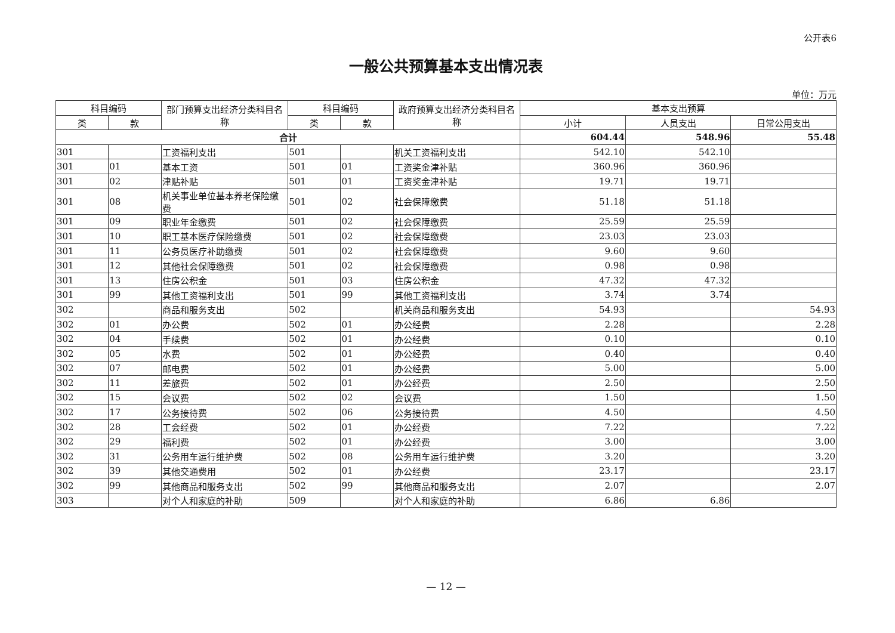公开表6
一般公共预算基本支出情况表
单位：万元
| 科目编码 | | 部门预算支出经济分类科目名称 | 科目编码 | | 政府预算支出经济分类科目名称 | 基本支出预算 | | |
| --- | --- | --- | --- | --- | --- | --- | --- | --- |
| 类 | 款 | | 类 | 款 | | 小计 | 人员支出 | 日常公用支出 |
| 合计 | | | | | | 604.44 | 548.96 | 55.48 |
| 301 | | 工资福利支出 | 501 | | 机关工资福利支出 | 542.10 | 542.10 | |
| 301 | 01 | 基本工资 | 501 | 01 | 工资奖金津补贴 | 360.96 | 360.96 | |
| 301 | 02 | 津贴补贴 | 501 | 01 | 工资奖金津补贴 | 19.71 | 19.71 | |
| 301 | 08 | 机关事业单位基本养老保险缴费 | 501 | 02 | 社会保障缴费 | 51.18 | 51.18 | |
| 301 | 09 | 职业年金缴费 | 501 | 02 | 社会保障缴费 | 25.59 | 25.59 | |
| 301 | 10 | 职工基本医疗保险缴费 | 501 | 02 | 社会保障缴费 | 23.03 | 23.03 | |
| 301 | 11 | 公务员医疗补助缴费 | 501 | 02 | 社会保障缴费 | 9.60 | 9.60 | |
| 301 | 12 | 其他社会保障缴费 | 501 | 02 | 社会保障缴费 | 0.98 | 0.98 | |
| 301 | 13 | 住房公积金 | 501 | 03 | 住房公积金 | 47.32 | 47.32 | |
| 301 | 99 | 其他工资福利支出 | 501 | 99 | 其他工资福利支出 | 3.74 | 3.74 | |
| 302 | | 商品和服务支出 | 502 | | 机关商品和服务支出 | 54.93 | | 54.93 |
| 302 | 01 | 办公费 | 502 | 01 | 办公经费 | 2.28 | | 2.28 |
| 302 | 04 | 手续费 | 502 | 01 | 办公经费 | 0.10 | | 0.10 |
| 302 | 05 | 水费 | 502 | 01 | 办公经费 | 0.40 | | 0.40 |
| 302 | 07 | 邮电费 | 502 | 01 | 办公经费 | 5.00 | | 5.00 |
| 302 | 11 | 差旅费 | 502 | 01 | 办公经费 | 2.50 | | 2.50 |
| 302 | 15 | 会议费 | 502 | 02 | 会议费 | 1.50 | | 1.50 |
| 302 | 17 | 公务接待费 | 502 | 06 | 公务接待费 | 4.50 | | 4.50 |
| 302 | 28 | 工会经费 | 502 | 01 | 办公经费 | 7.22 | | 7.22 |
| 302 | 29 | 福利费 | 502 | 01 | 办公经费 | 3.00 | | 3.00 |
| 302 | 31 | 公务用车运行维护费 | 502 | 08 | 公务用车运行维护费 | 3.20 | | 3.20 |
| 302 | 39 | 其他交通费用 | 502 | 01 | 办公经费 | 23.17 | | 23.17 |
| 302 | 99 | 其他商品和服务支出 | 502 | 99 | 其他商品和服务支出 | 2.07 | | 2.07 |
| 303 | | 对个人和家庭的补助 | 509 | | 对个人和家庭的补助 | 6.86 | 6.86 | |
— 12 —